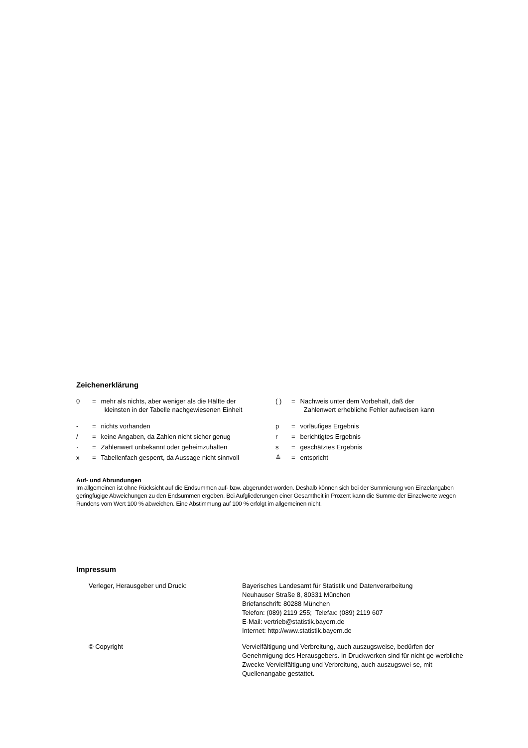Zeichenerklärung
0 = mehr als nichts, aber weniger als die Hälfte der
kleinsten in der Tabelle nachgewiesenen Einheit
- = nichts vorhanden
/ = keine Angaben, da Zahlen nicht sicher genug
· = Zahlenwert unbekannt oder geheimzuhalten
x = Tabellenfach gesperrt, da Aussage nicht sinnvoll
( ) = Nachweis unter dem Vorbehalt, daß der
Zahlenwert erhebliche Fehler aufweisen kann
p = vorläufiges Ergebnis
r = berichtigtes Ergebnis
s = geschätztes Ergebnis
≙ = entspricht
Auf- und Abrundungen
Im allgemeinen ist ohne Rücksicht auf die Endsummen auf- bzw. abgerundet worden. Deshalb können sich bei der Summierung von Einzelangaben geringfügige Abweichungen zu den Endsummen ergeben. Bei Aufgliederungen einer Gesamtheit in Prozent kann die Summe der Einzelwerte wegen Rundens vom Wert 100 % abweichen. Eine Abstimmung auf 100 % erfolgt im allgemeinen nicht.
Impressum
Verleger, Herausgeber und Druck: Bayerisches Landesamt für Statistik und Datenverarbeitung
Neuhauser Straße 8, 80331 München
Briefanschrift: 80288 München
Telefon: (089) 2119 255; Telefax: (089) 2119 607
E-Mail: vertrieb@statistik.bayern.de
Internet: http://www.statistik.bayern.de
© Copyright Vervielfältigung und Verbreitung, auch auszugsweise, bedürfen der Genehmigung des Herausgebers. In Druckwerken sind für nicht ge-werbliche Zwecke Vervielfältigung und Verbreitung, auch auszugswei-se, mit Quellenangabe gestattet.